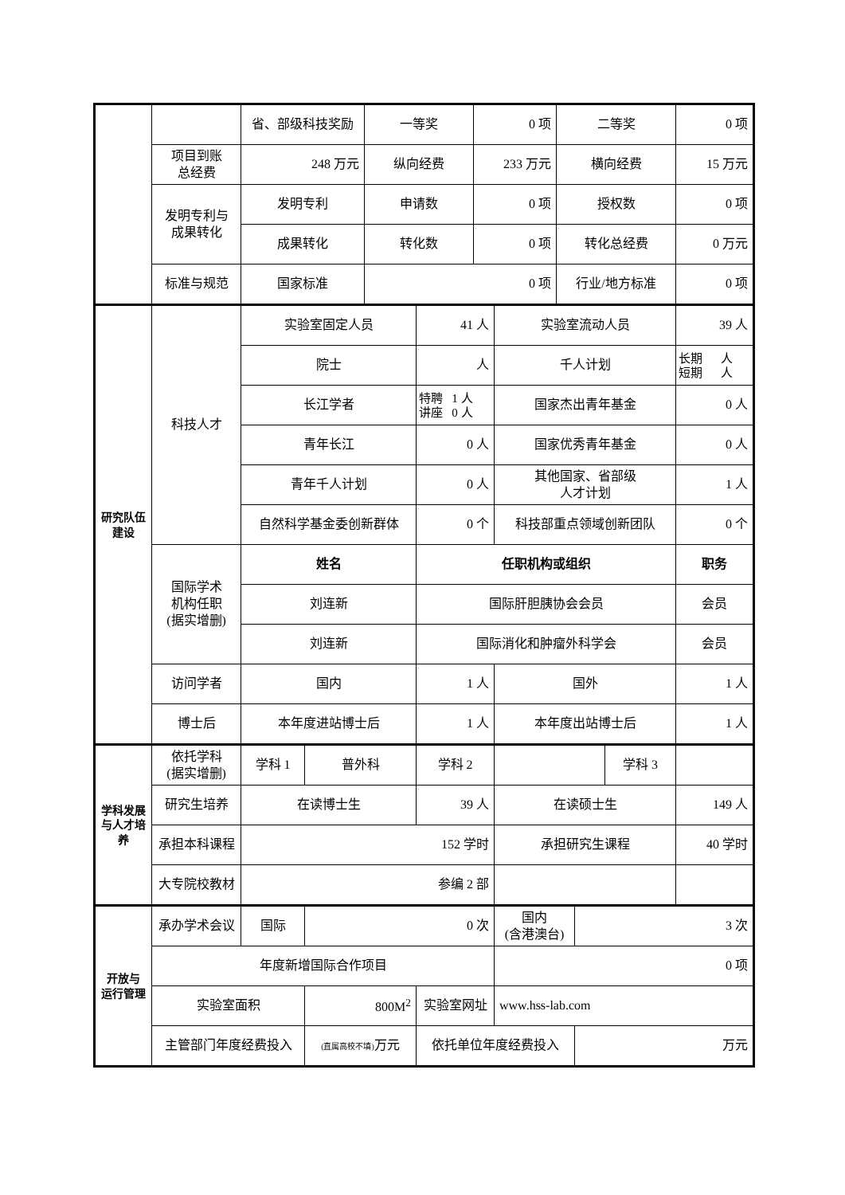| | | 省、部级科技奖励 | | 一等奖 | | 0 项 | | 二等奖 | | | 0 项 |
| | 项目到账 总经费 | 248 万元 | | 纵向经费 | | 233 万元 | | 横向经费 | | | 15 万元 |
| | 发明专利与 成果转化 | 发明专利 | | 申请数 | | 0 项 | | 授权数 | | | 0 项 |
| | | 成果转化 | | 转化数 | | 0 项 | | 转化总经费 | | | 0 万元 |
| | 标准与规范 | 国家标准 | | 0 项 | | | | 行业/地方标准 | | | 0 项 |
| 研究队伍 建设 | 科技人才 | 实验室固定人员 | | | 41 人 | | 实验室流动人员 | | | | 39 人 |
| | | 院士 | | | 人 | | 千人计划 | | | | 长期 人 短期 人 |
| | | 长江学者 | | | 特聘 1 人 讲座 0 人 | | 国家杰出青年基金 | | | | 0 人 |
| | | 青年长江 | | | 0 人 | | 国家优秀青年基金 | | | | 0 人 |
| | | 青年千人计划 | | | 0 人 | | 其他国家、省部级 人才计划 | | | | 1 人 |
| | | 自然科学基金委创新群体 | | | 0 个 | | 科技部重点领域创新团队 | | | | 0 个 |
| | 国际学术 机构任职 (据实增删) | 姓名 | | | 任职机构或组织 | | | | | | 职务 |
| | | 刘连新 | | | 国际肝胆胰协会会员 | | | | | | 会员 |
| | | 刘连新 | | | 国际消化和肿瘤外科学会 | | | | | | 会员 |
| | 访问学者 | 国内 | | | 1 人 | | 国外 | | | | 1 人 |
| | 博士后 | 本年度进站博士后 | | | 1 人 | | 本年度出站博士后 | | | | 1 人 |
| 学科发展 与人才培 养 | 依托学科 (据实增删) | 学科 1 | 普外科 | | 学科 2 | | | | | 学科 3 | |
| | 研究生培养 | 在读博士生 | | | 39 人 | | 在读硕士生 | | | | 149 人 |
| | 承担本科课程 | 152 学时 | | | | | 承担研究生课程 | | | | 40 学时 |
| | 大专院校教材 | 参编 2 部 | | | | | | | | | |
| 开放与 运行管理 | 承办学术会议 | 国际 | 0 次 | | | | 国内 (含港澳台) | | 3 次 | | |
| | 年度新增国际合作项目 | | | | | | 0 项 | | | | |
| | 实验室面积 | | 800M<sup>2</sup> | | 实验室网址 | | www.hss-lab.com | | | | |
| | 主管部门年度经费投入 | | (直属高校不填) 万元 | | 依托单位年度经费投入 | | | | 万元 | | |